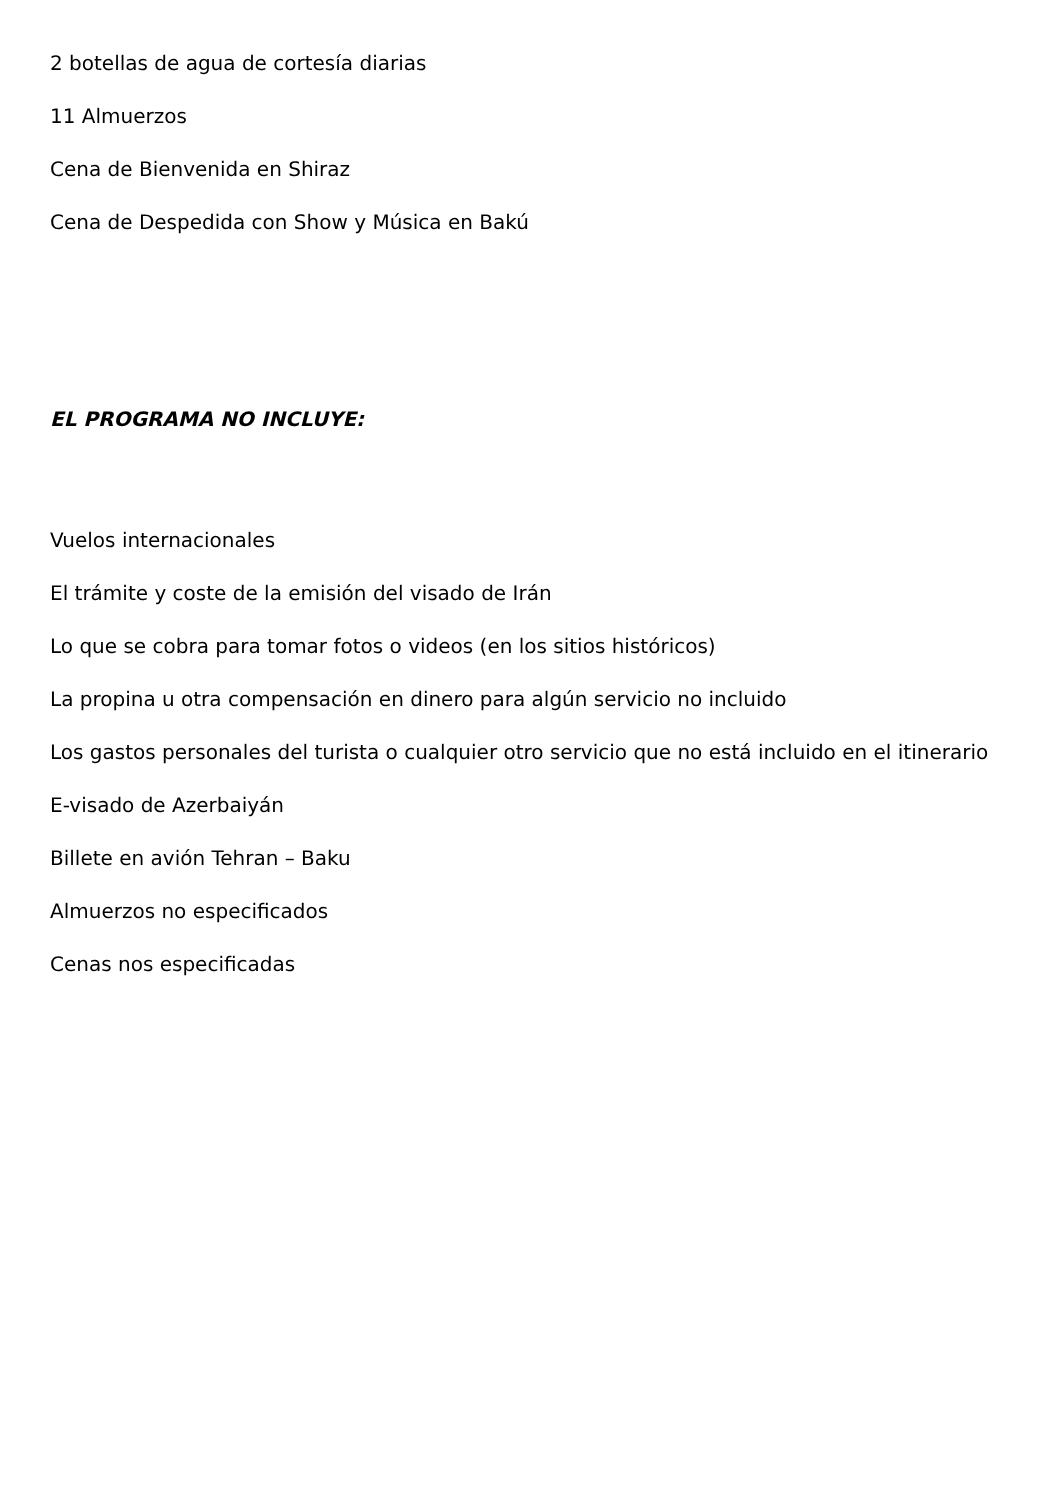2 botellas de agua de cortesía diarias
11 Almuerzos
Cena de Bienvenida en Shiraz
Cena de Despedida con Show y Música en Bakú
EL PROGRAMA NO INCLUYE:
Vuelos internacionales
El trámite y coste de la emisión del visado de Irán
Lo que se cobra para tomar fotos o videos (en los sitios históricos)
La propina u otra compensación en dinero para algún servicio no incluido
Los gastos personales del turista o cualquier otro servicio que no está incluido en el itinerario
E-visado de Azerbaiyán
Billete en avión Tehran – Baku
Almuerzos no especificados
Cenas nos especificadas